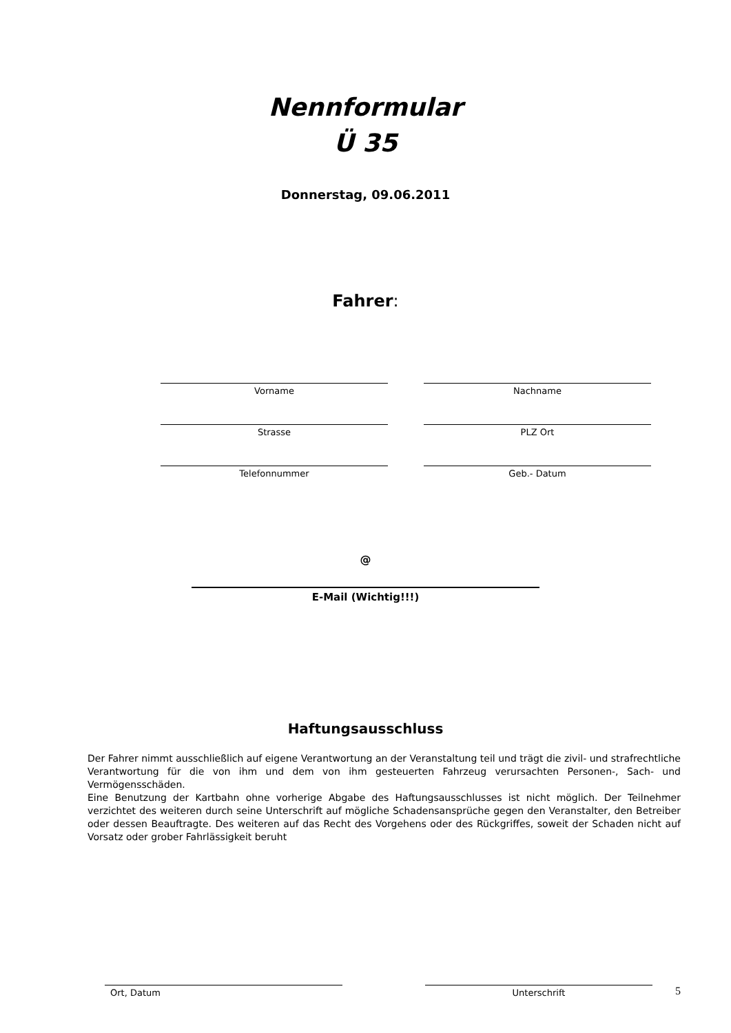Nennformular
Ü 35
Donnerstag, 09.06.2011
Fahrer:
Vorname
Nachname
Strasse
PLZ Ort
Telefonnummer
Geb.- Datum
@
E-Mail (Wichtig!!!)
Haftungsausschluss
Der Fahrer nimmt ausschließlich auf eigene Verantwortung an der Veranstaltung teil und trägt die zivil- und strafrechtliche Verantwortung für die von ihm und dem von ihm gesteuerten Fahrzeug verursachten Personen-, Sach- und Vermögensschäden.
Eine Benutzung der Kartbahn ohne vorherige Abgabe des Haftungsausschlusses ist nicht möglich. Der Teilnehmer verzichtet des weiteren durch seine Unterschrift auf mögliche Schadensansprüche gegen den Veranstalter, den Betreiber oder dessen Beauftragte. Des weiteren auf das Recht des Vorgehens oder des Rückgriffes, soweit der Schaden nicht auf Vorsatz oder grober Fahrlässigkeit beruht
Ort, Datum Unterschrift
5